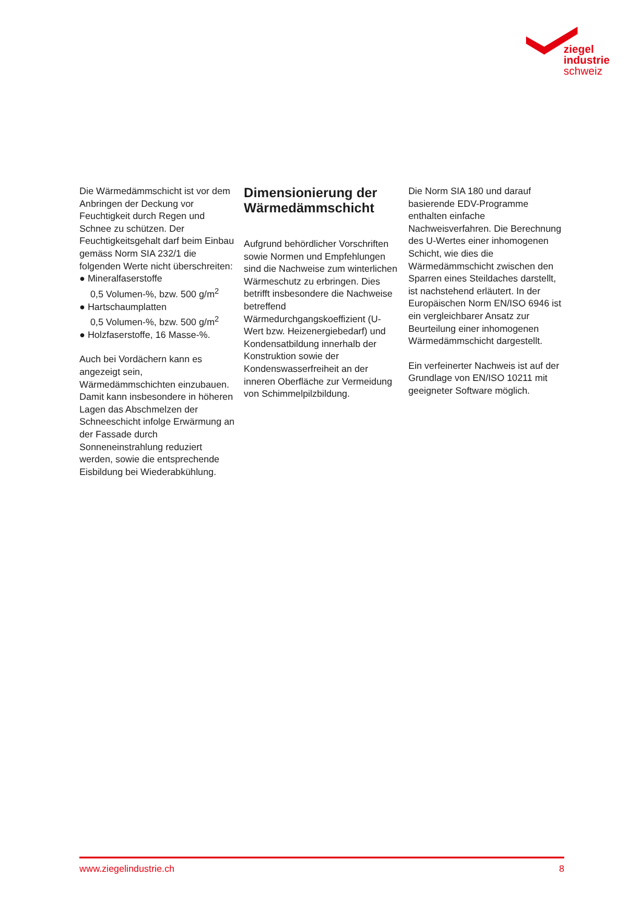ziegel
industrie
schweiz
Die Wärmedämmschicht ist vor dem Anbringen der Deckung vor Feuchtigkeit durch Regen und Schnee zu schützen. Der Feuchtigkeitsgehalt darf beim Einbau gemäss Norm SIA 232/1 die folgenden Werte nicht überschreiten:
● Mineralfaserstoffe
0,5 Volumen-%, bzw. 500 g/m<sup>2</sup>
● Hartschaumplatten
0,5 Volumen-%, bzw. 500 g/m<sup>2</sup>
● Holzfaserstoffe, 16 Masse-%.
Auch bei Vordächern kann es angezeigt sein, Wärmedämmschichten einzubauen. Damit kann insbesondere in höheren Lagen das Abschmelzen der Schneeschicht infolge Erwärmung an der Fassade durch Sonneneinstrahlung reduziert werden, sowie die entsprechende Eisbildung bei Wiederabkühlung.
Dimensionierung der Wärmedämmschicht
Aufgrund behördlicher Vorschriften sowie Normen und Empfehlungen sind die Nachweise zum winterlichen Wärmeschutz zu erbringen. Dies betrifft insbesondere die Nachweise betreffend Wärmedurchgangskoeffizient (U-Wert bzw. Heizenergiebedarf) und Kondensatbildung innerhalb der Konstruktion sowie der Kondenswasserfreiheit an der inneren Oberfläche zur Vermeidung von Schimmelpilzbildung.
Die Norm SIA 180 und darauf basierende EDV-Programme enthalten einfache Nachweisverfahren. Die Berechnung des U-Wertes einer inhomogenen Schicht, wie dies die Wärmedämmschicht zwischen den Sparren eines Steildaches darstellt, ist nachstehend erläutert. In der Europäischen Norm EN/ISO 6946 ist ein vergleichbarer Ansatz zur Beurteilung einer inhomogenen Wärmedämmschicht dargestellt.
Ein verfeinerter Nachweis ist auf der Grundlage von EN/ISO 10211 mit geeigneter Software möglich.
www.ziegelindustrie.ch 8